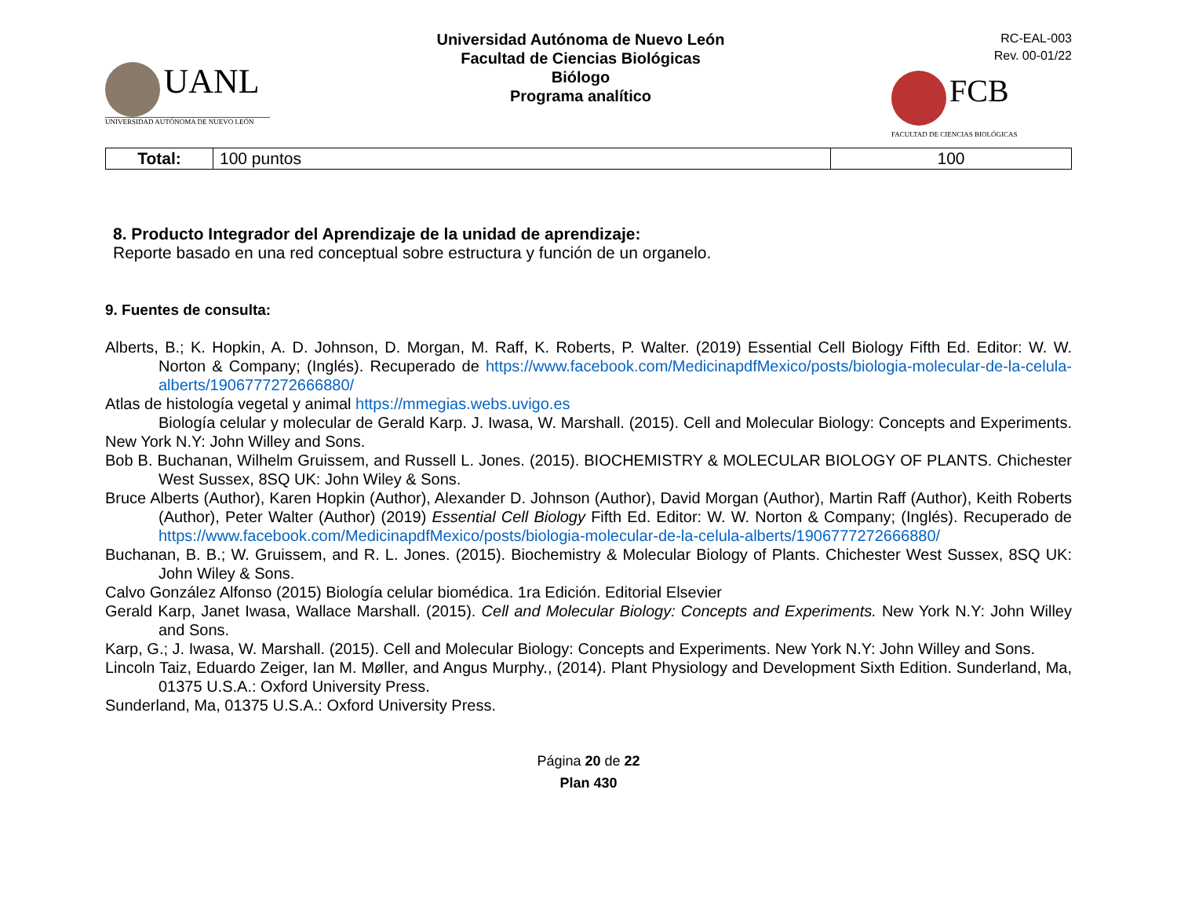UANL
UNIVERSIDAD AUTÓNOMA DE NUEVO LEÓN
Universidad Autónoma de Nuevo León
Facultad de Ciencias Biológicas
Biólogo
Programa analítico
RC-EAL-003
Rev. 00-01/22
FCB
FACULTAD DE CIENCIAS BIOLÓGICAS
| Total: | 100 puntos | 100 |
8. Producto Integrador del Aprendizaje de la unidad de aprendizaje:
Reporte basado en una red conceptual sobre estructura y función de un organelo.
9. Fuentes de consulta:
Alberts, B.; K. Hopkin, A. D. Johnson, D. Morgan, M. Raff, K. Roberts, P. Walter. (2019) Essential Cell Biology Fifth Ed. Editor: W. W. Norton & Company; (Inglés). Recuperado de https://www.facebook.com/MedicinapdfMexico/posts/biologia-molecular-de-la-celula-alberts/1906777272666880/
Atlas de histología vegetal y animal https://mmegias.webs.uvigo.es
Biología celular y molecular de Gerald Karp. J. Iwasa, W. Marshall. (2015). Cell and Molecular Biology: Concepts and Experiments. New York N.Y: John Willey and Sons.
Bob B. Buchanan, Wilhelm Gruissem, and Russell L. Jones. (2015). BIOCHEMISTRY & MOLECULAR BIOLOGY OF PLANTS. Chichester West Sussex, 8SQ UK: John Wiley & Sons.
Bruce Alberts (Author), Karen Hopkin (Author), Alexander D. Johnson (Author), David Morgan (Author), Martin Raff (Author), Keith Roberts (Author), Peter Walter (Author) (2019) Essential Cell Biology Fifth Ed. Editor: W. W. Norton & Company; (Inglés). Recuperado de https://www.facebook.com/MedicinapdfMexico/posts/biologia-molecular-de-la-celula-alberts/1906777272666880/
Buchanan, B. B.; W. Gruissem, and R. L. Jones. (2015). Biochemistry & Molecular Biology of Plants. Chichester West Sussex, 8SQ UK: John Wiley & Sons.
Calvo González Alfonso (2015) Biología celular biomédica. 1ra Edición. Editorial Elsevier
Gerald Karp, Janet Iwasa, Wallace Marshall. (2015). Cell and Molecular Biology: Concepts and Experiments. New York N.Y: John Willey and Sons.
Karp, G.; J. Iwasa, W. Marshall. (2015). Cell and Molecular Biology: Concepts and Experiments. New York N.Y: John Willey and Sons.
Lincoln Taiz, Eduardo Zeiger, Ian M. Møller, and Angus Murphy., (2014). Plant Physiology and Development Sixth Edition. Sunderland, Ma, 01375 U.S.A.: Oxford University Press.
Sunderland, Ma, 01375 U.S.A.: Oxford University Press.
Página 20 de 22
Plan 430